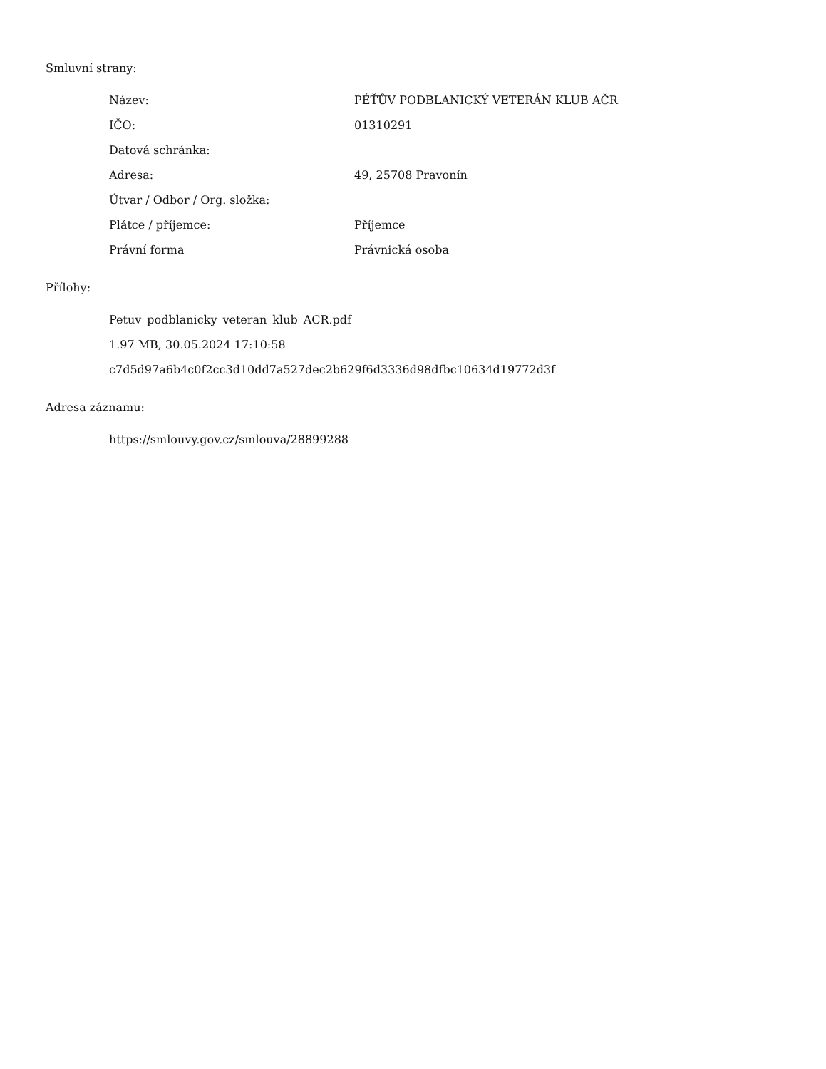Smluvní strany:
| Název: | PÉŤŮV PODBLANICKÝ VETERÁN KLUB AČR |
| IČO: | 01310291 |
| Datová schránka: | |
| Adresa: | 49, 25708 Pravonín |
| Útvar / Odbor / Org. složka: | |
| Plátce / příjemce: | Příjemce |
| Právní forma | Právnická osoba |
Přílohy:
Petuv_podblanicky_veteran_klub_ACR.pdf
1.97 MB, 30.05.2024 17:10:58
c7d5d97a6b4c0f2cc3d10dd7a527dec2b629f6d3336d98dfbc10634d19772d3f
Adresa záznamu:
https://smlouvy.gov.cz/smlouva/28899288